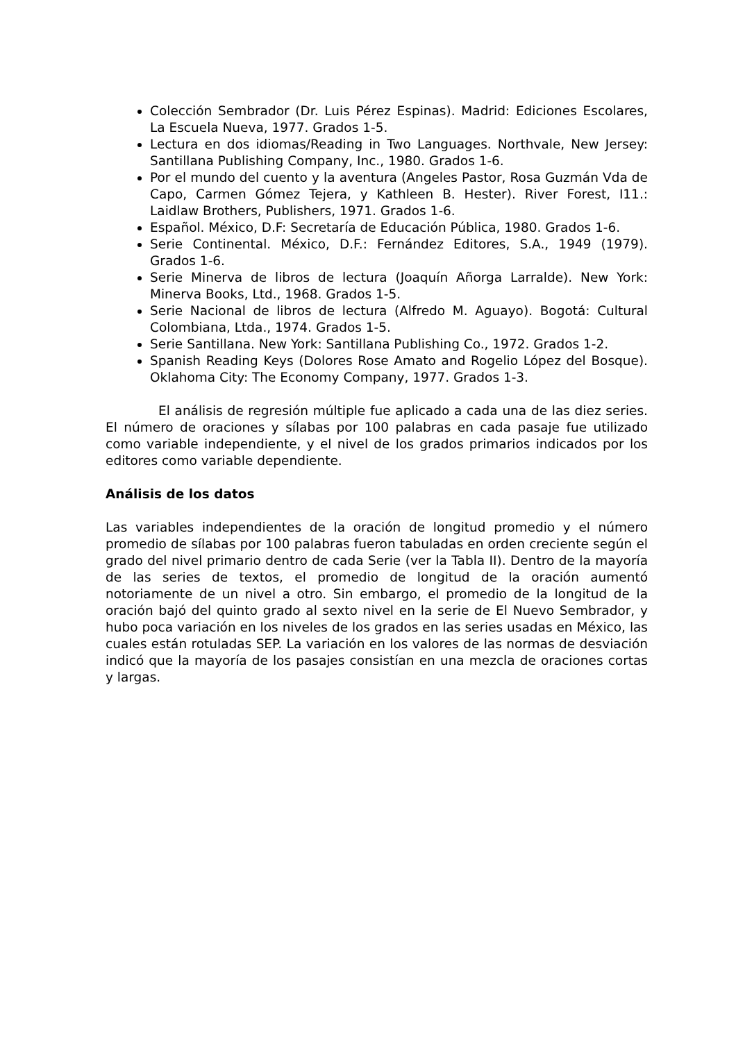Colección Sembrador (Dr. Luis Pérez Espinas). Madrid: Ediciones Escolares, La Escuela Nueva, 1977. Grados 1-5.
Lectura en dos idiomas/Reading in Two Languages. Northvale, New Jersey: Santillana Publishing Company, Inc., 1980. Grados 1-6.
Por el mundo del cuento y la aventura (Angeles Pastor, Rosa Guzmán Vda de Capo, Carmen Gómez Tejera, y Kathleen B. Hester). River Forest, I11.: Laidlaw Brothers, Publishers, 1971. Grados 1-6.
Español. México, D.F: Secretaría de Educación Pública, 1980. Grados 1-6.
Serie Continental. México, D.F.: Fernández Editores, S.A., 1949 (1979). Grados 1-6.
Serie Minerva de libros de lectura (Joaquín Añorga Larralde). New York: Minerva Books, Ltd., 1968. Grados 1-5.
Serie Nacional de libros de lectura (Alfredo M. Aguayo). Bogotá: Cultural Colombiana, Ltda., 1974. Grados 1-5.
Serie Santillana. New York: Santillana Publishing Co., 1972. Grados 1-2.
Spanish Reading Keys (Dolores Rose Amato and Rogelio López del Bosque). Oklahoma City: The Economy Company, 1977. Grados 1-3.
El análisis de regresión múltiple fue aplicado a cada una de las diez series. El número de oraciones y sílabas por 100 palabras en cada pasaje fue utilizado como variable independiente, y el nivel de los grados primarios indicados por los editores como variable dependiente.
Análisis de los datos
Las variables independientes de la oración de longitud promedio y el número promedio de sílabas por 100 palabras fueron tabuladas en orden creciente según el grado del nivel primario dentro de cada Serie (ver la Tabla II). Dentro de la mayoría de las series de textos, el promedio de longitud de la oración aumentó notoriamente de un nivel a otro. Sin embargo, el promedio de la longitud de la oración bajó del quinto grado al sexto nivel en la serie de El Nuevo Sembrador, y hubo poca variación en los niveles de los grados en las series usadas en México, las cuales están rotuladas SEP. La variación en los valores de las normas de desviación indicó que la mayoría de los pasajes consistían en una mezcla de oraciones cortas y largas.